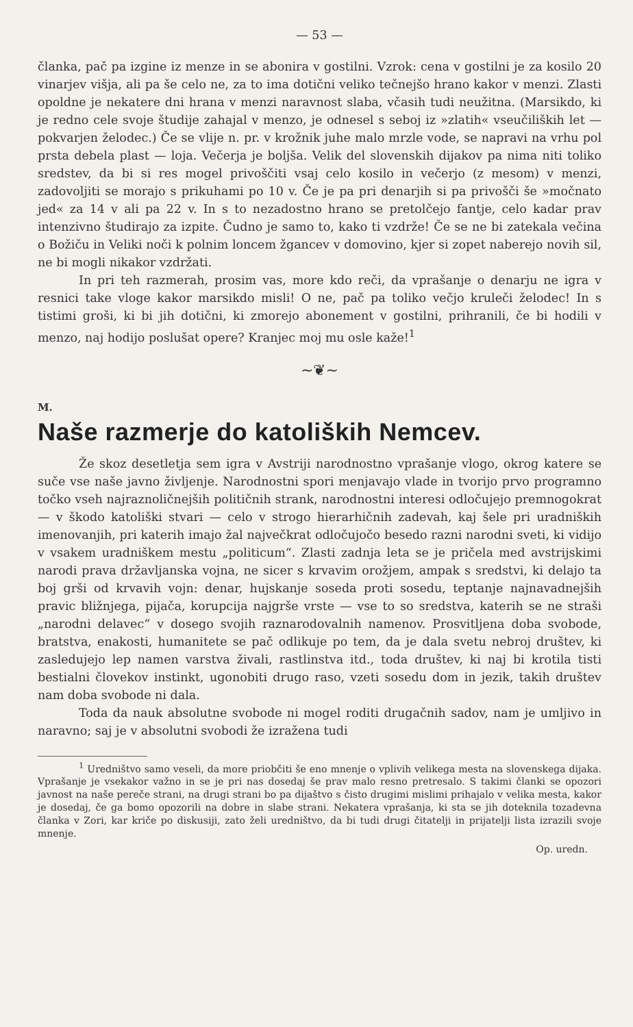— 53 —
članka, pač pa izgine iz menze in se abonira v gostilni. Vzrok: cena v gostilni je za kosilo 20 vinarjev višja, ali pa še celo ne, za to ima dotični veliko tečnejšo hrano kakor v menzi. Zlasti opoldne je nekatere dni hrana v menzi naravnost slaba, včasih tudi neužitna. (Marsikdo, ki je redno cele svoje študije zahajal v menzo, je odnesel s seboj iz »zlatih« vseučiliških let — pokvarjen želodec.) Če se vlije n. pr. v krožnik juhe malo mrzle vode, se napravi na vrhu pol prsta debela plast — loja. Večerja je boljša. Velik del slovenskih dijakov pa nima niti toliko sredstev, da bi si res mogel privoščiti vsaj celo kosilo in večerjo (z mesom) v menzi, zadovoljiti se morajo s prikuhami po 10 v. Če je pa pri denarjih si pa privošči še »močnato jed« za 14 v ali pa 22 v. In s to nezadostno hrano se pretolčejo fantje, celo kadar prav intenzivno študirajo za izpite. Čudno je samo to, kako ti vzdrže! Če se ne bi zatekala večina o Božiču in Veliki noči k polnim loncem žgancev v domovino, kjer si zopet naberejo novih sil, ne bi mogli nikakor vzdržati.
In pri teh razmerah, prosim vas, more kdo reči, da vprašanje o denarju ne igra v resnici take vloge kakor marsikdo misli! O ne, pač pa toliko večjo kruleči želodec! In s tistimi groši, ki bi jih dotični, ki zmorejo abonement v gostilni, prihranili, če bi hodili v menzo, naj hodijo poslušat opere? Kranjec moj mu osle kaže!<sup>1</sup>
~❦~
M.
Naše razmerje do katoliških Nemcev.
Že skoz desetletja sem igra v Avstriji narodnostno vprašanje vlogo, okrog katere se suče vse naše javno življenje. Narodnostni spori menjavajo vlade in tvorijo prvo programno točko vseh najraznoličnejših političnih strank, narodnostni interesi odločujejo premnogokrat — v škodo katoliški stvari — celo v strogo hierarhičnih zadevah, kaj šele pri uradniških imenovanjih, pri katerih imajo žal največkrat odločujočo besedo razni narodni sveti, ki vidijo v vsakem uradniškem mestu „politicum“. Zlasti zadnja leta se je pričela med avstrijskimi narodi prava državljanska vojna, ne sicer s krvavim orožjem, ampak s sredstvi, ki delajo ta boj grši od krvavih vojn: denar, hujskanje soseda proti sosedu, teptanje najnavadnejših pravic bližnjega, pijača, korupcija najgrše vrste — vse to so sredstva, katerih se ne straši „narodni delavec“ v dosego svojih raznarodovalnih namenov. Prosvitljena doba svobode, bratstva, enakosti, humanitete se pač odlikuje po tem, da je dala svetu nebroj društev, ki zasledujejo lep namen varstva živali, rastlinstva itd., toda društev, ki naj bi krotila tisti bestialni človekov instinkt, ugonobiti drugo raso, vzeti sosedu dom in jezik, takih društev nam doba svobode ni dala.
Toda da nauk absolutne svobode ni mogel roditi drugačnih sadov, nam je umljivo in naravno; saj je v absolutni svobodi že izražena tudi
<sup>1</sup> Uredništvo samo veseli, da more priobčiti še eno mnenje o vplivih velikega mesta na slovenskega dijaka. Vprašanje je vsekakor važno in se je pri nas dosedaj še prav malo resno pretresalo. S takimi članki se opozori javnost na naše pereče strani, na drugi strani bo pa dijaštvo s čisto drugimi mislimi prihajalo v velika mesta, kakor je dosedaj, če ga bomo opozorili na dobre in slabe strani. Nekatera vprašanja, ki sta se jih doteknila tozadevna članka v Zori, kar kriče po diskusiji, zato želi uredništvo, da bi tudi drugi čitatelji in prijatelji lista izrazili svoje mnenje.
Op. uredn.